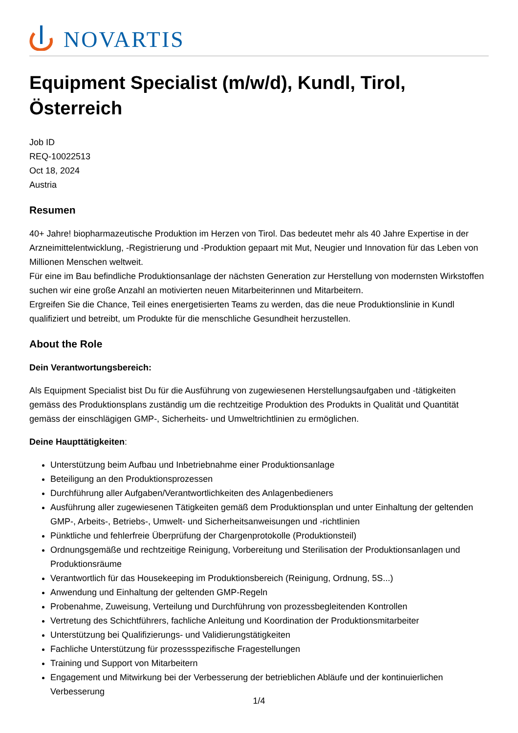NOVARTIS
Equipment Specialist (m/w/d), Kundl, Tirol, Österreich
Job ID
REQ-10022513
Oct 18, 2024
Austria
Resumen
40+ Jahre! biopharmazeutische Produktion im Herzen von Tirol. Das bedeutet mehr als 40 Jahre Expertise in der Arzneimittelentwicklung, -Registrierung und -Produktion gepaart mit Mut, Neugier und Innovation für das Leben von Millionen Menschen weltweit.
Für eine im Bau befindliche Produktionsanlage der nächsten Generation zur Herstellung von modernsten Wirkstoffen suchen wir eine große Anzahl an motivierten neuen Mitarbeiterinnen und Mitarbeitern.
Ergreifen Sie die Chance, Teil eines energetisierten Teams zu werden, das die neue Produktionslinie in Kundl qualifiziert und betreibt, um Produkte für die menschliche Gesundheit herzustellen.
About the Role
Dein Verantwortungsbereich:
Als Equipment Specialist bist Du für die Ausführung von zugewiesenen Herstellungsaufgaben und -tätigkeiten gemäss des Produktionsplans zuständig um die rechtzeitige Produktion des Produkts in Qualität und Quantität gemäss der einschlägigen GMP-, Sicherheits- und Umweltrichtlinien zu ermöglichen.
Deine Haupttätigkeiten:
Unterstützung beim Aufbau und Inbetriebnahme einer Produktionsanlage
Beteiligung an den Produktionsprozessen
Durchführung aller Aufgaben/Verantwortlichkeiten des Anlagenbedieners
Ausführung aller zugewiesenen Tätigkeiten gemäß dem Produktionsplan und unter Einhaltung der geltenden GMP-, Arbeits-, Betriebs-, Umwelt- und Sicherheitsanweisungen und -richtlinien
Pünktliche und fehlerfreie Überprüfung der Chargenprotokolle (Produktionsteil)
Ordnungsgemäße und rechtzeitige Reinigung, Vorbereitung und Sterilisation der Produktionsanlagen und Produktionsräume
Verantwortlich für das Housekeeping im Produktionsbereich (Reinigung, Ordnung, 5S...)
Anwendung und Einhaltung der geltenden GMP-Regeln
Probenahme, Zuweisung, Verteilung und Durchführung von prozessbegleitenden Kontrollen
Vertretung des Schichtführers, fachliche Anleitung und Koordination der Produktionsmitarbeiter
Unterstützung bei Qualifizierungs- und Validierungstätigkeiten
Fachliche Unterstützung für prozessspezifische Fragestellungen
Training und Support von Mitarbeitern
Engagement und Mitwirkung bei der Verbesserung der betrieblichen Abläufe und der kontinuierlichen Verbesserung
1/4